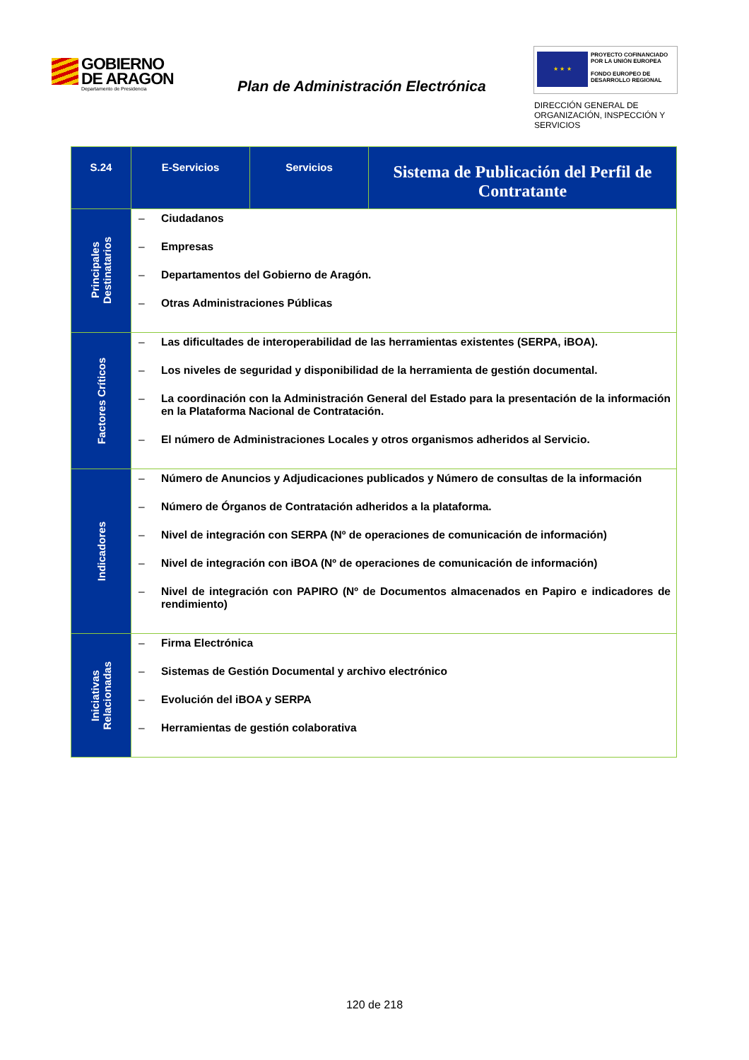GOBIERNO
DE ARAGON
Departamento de Presidencia
Plan de Administración Electrónica
★ ★ ★
PROYECTO COFINANCIADO
POR LA UNIÓN EUROPEA
FONDO EUROPEO DE
DESARROLLO REGIONAL
DIRECCIÓN GENERAL DE
ORGANIZACIÓN, INSPECCIÓN Y
SERVICIOS
| S.24 | E-Servicios | Servicios | Sistema de Publicación del Perfil de Contratante |
| --- | --- | --- | --- |
| Principales Destinatarios | – Ciudadanos – Empresas – Departamentos del Gobierno de Aragón. – Otras Administraciones Públicas | | |
| Factores Críticos | – Las dificultades de interoperabilidad de las herramientas existentes (SERPA, iBOA). – Los niveles de seguridad y disponibilidad de la herramienta de gestión documental. – La coordinación con la Administración General del Estado para la presentación de la información en la Plataforma Nacional de Contratación. – El número de Administraciones Locales y otros organismos adheridos al Servicio. | | |
| Indicadores | – Número de Anuncios y Adjudicaciones publicados y Número de consultas de la información – Número de Órganos de Contratación adheridos a la plataforma. – Nivel de integración con SERPA (Nº de operaciones de comunicación de información) – Nivel de integración con iBOA (Nº de operaciones de comunicación de información) – Nivel de integración con PAPIRO (Nº de Documentos almacenados en Papiro e indicadores de rendimiento) | | |
| Iniciativas Relacionadas | – Firma Electrónica – Sistemas de Gestión Documental y archivo electrónico – Evolución del iBOA y SERPA – Herramientas de gestión colaborativa | | |
120 de 218